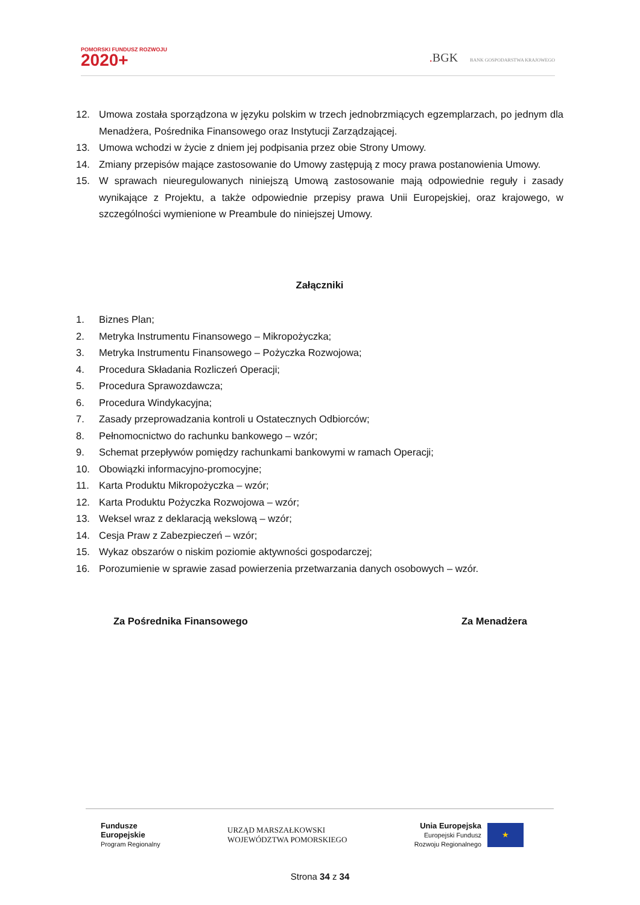POMORSKI FUNDUSZ ROZWOJU
2020+
. BGK BANK GOSPODARSTWA KRAJOWEGO
12. Umowa została sporządzona w języku polskim w trzech jednobrzmiących egzemplarzach, po jednym dla Menadżera, Pośrednika Finansowego oraz Instytucji Zarządzającej.
13. Umowa wchodzi w życie z dniem jej podpisania przez obie Strony Umowy.
14. Zmiany przepisów mające zastosowanie do Umowy zastępują z mocy prawa postanowienia Umowy.
15. W sprawach nieuregulowanych niniejszą Umową zastosowanie mają odpowiednie reguły i zasady wynikające z Projektu, a także odpowiednie przepisy prawa Unii Europejskiej, oraz krajowego, w szczególności wymienione w Preambule do niniejszej Umowy.
Załączniki
1. Biznes Plan;
2. Metryka Instrumentu Finansowego – Mikropożyczka;
3. Metryka Instrumentu Finansowego – Pożyczka Rozwojowa;
4. Procedura Składania Rozliczeń Operacji;
5. Procedura Sprawozdawcza;
6. Procedura Windykacyjna;
7. Zasady przeprowadzania kontroli u Ostatecznych Odbiorców;
8. Pełnomocnictwo do rachunku bankowego – wzór;
9. Schemat przepływów pomiędzy rachunkami bankowymi w ramach Operacji;
10. Obowiązki informacyjno-promocyjne;
11. Karta Produktu Mikropożyczka – wzór;
12. Karta Produktu Pożyczka Rozwojowa – wzór;
13. Weksel wraz z deklaracją wekslową – wzór;
14. Cesja Praw z Zabezpieczeń – wzór;
15. Wykaz obszarów o niskim poziomie aktywności gospodarczej;
16. Porozumienie w sprawie zasad powierzenia przetwarzania danych osobowych – wzór.
Za Pośrednika Finansowego Za Menadżera
Fundusze
Europejskie
Program Regionalny
URZĄD MARSZAŁKOWSKI
WOJEWÓDZTWA POMORSKIEGO
Unia Europejska
Europejski Fundusz
Rozwoju Regionalnego
★
Strona 34 z 34